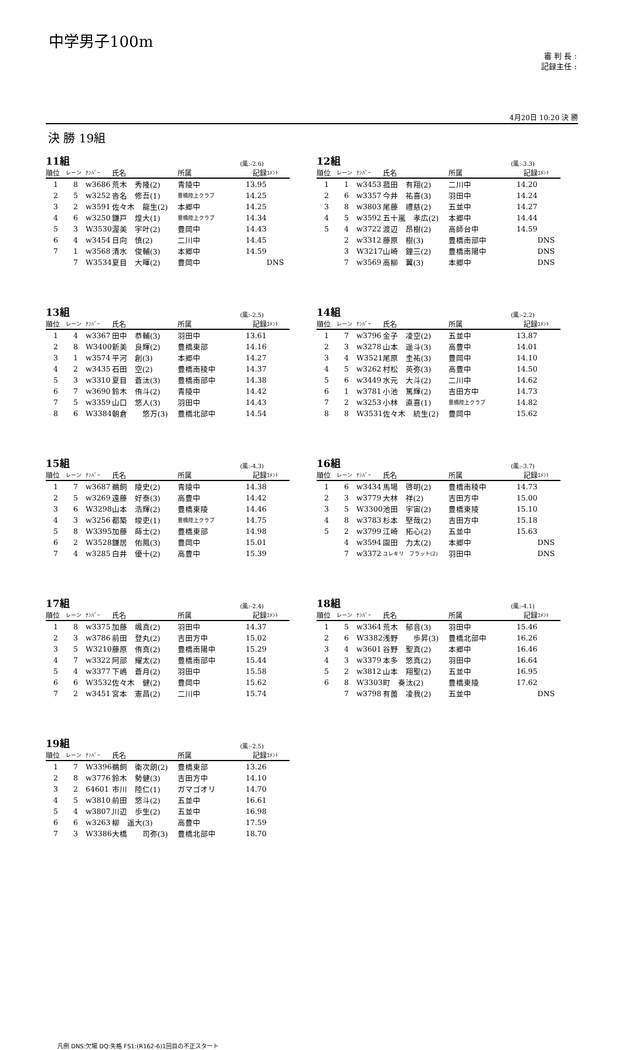中学男子100m
審 判 長 :
記録主任 :
4月20日 10:20 決 勝
決 勝 19組
11組 (風:-2.6)
| 順位 | レーン | ﾅﾝﾊﾞｰ | 氏名 | 所属 | 記録 | ｺﾒﾝﾄ |
| --- | --- | --- | --- | --- | --- | --- |
| 1 | 8 | w3686 | 荒木 秀隆(2) | 青陵中 | 13.95 | |
| 2 | 5 | w3252 | 沓名 修吾(1) | 豊橋陸上クラブ | 14.25 | |
| 3 | 2 | w3591 | 佐々木 龍生(2) | 本郷中 | 14.25 | |
| 4 | 6 | w3250 | 鎌戸 煌大(1) | 豊橋陸上クラブ | 14.34 | |
| 5 | 3 | W3530 | 渥美 宇叶(2) | 豊岡中 | 14.43 | |
| 6 | 4 | w3454 | 日向 慎(2) | 二川中 | 14.45 | |
| 7 | 1 | w3568 | 清水 俊輔(3) | 本郷中 | 14.59 | |
| | 7 | W3534 | 夏目 大暉(2) | 豊岡中 | | DNS |
12組 (風:-3.3)
| 順位 | レーン | ﾅﾝﾊﾞｰ | 氏名 | 所属 | 記録 | ｺﾒﾝﾄ |
| --- | --- | --- | --- | --- | --- | --- |
| 1 | 1 | w3453 | 菰田 有翔(2) | 二川中 | 14.20 | |
| 2 | 6 | w3357 | 今井 祐喜(3) | 羽田中 | 14.24 | |
| 3 | 8 | w3803 | 尾藤 禮慈(2) | 五並中 | 14.27 | |
| 4 | 5 | w3592 | 五十嵐 孝広(2) | 本郷中 | 14.44 | |
| 5 | 4 | w3722 | 渡辺 昂樹(2) | 高師台中 | 14.59 | |
| | 2 | w3312 | 藤原 樹(3) | 豊橋南部中 | | DNS |
| | 3 | W3217 | 山崎 鐘三(2) | 豊橋南陽中 | | DNS |
| | 7 | w3569 | 高柳 翼(3) | 本郷中 | | DNS |
13組 (風:-2.5)
| 順位 | レーン | ﾅﾝﾊﾞｰ | 氏名 | 所属 | 記録 | ｺﾒﾝﾄ |
| --- | --- | --- | --- | --- | --- | --- |
| 1 | 4 | w3367 | 田中 恭輔(3) | 羽田中 | 13.61 | |
| 2 | 8 | W3400 | 新美 良輝(2) | 豊橋東部 | 14.16 | |
| 3 | 1 | w3574 | 平河 創(3) | 本郷中 | 14.27 | |
| 4 | 2 | w3435 | 石田 空(2) | 豊橋南稜中 | 14.37 | |
| 5 | 3 | w3310 | 夏目 蒼汰(3) | 豊橋南部中 | 14.38 | |
| 6 | 7 | w3690 | 鈴木 侑斗(2) | 青陵中 | 14.42 | |
| 7 | 5 | w3359 | 山口 悠人(3) | 羽田中 | 14.43 | |
| 8 | 6 | W3384 | 朝倉 悠万(3) | 豊橋北部中 | 14.54 | |
14組 (風:-2.2)
| 順位 | レーン | ﾅﾝﾊﾞｰ | 氏名 | 所属 | 記録 | ｺﾒﾝﾄ |
| --- | --- | --- | --- | --- | --- | --- |
| 1 | 7 | w3796 | 金子 凌空(2) | 五並中 | 13.87 | |
| 2 | 3 | w3278 | 山本 遥斗(3) | 高豊中 | 14.01 | |
| 3 | 4 | W3521 | 尾原 圭祐(3) | 豊岡中 | 14.10 | |
| 4 | 5 | w3262 | 村松 英弥(3) | 高豊中 | 14.50 | |
| 5 | 6 | w3449 | 水元 大斗(2) | 二川中 | 14.62 | |
| 6 | 1 | w3781 | 小池 篤輝(2) | 吉田方中 | 14.73 | |
| 7 | 2 | w3253 | 小林 直喜(1) | 豊橋陸上クラブ | 14.82 | |
| 8 | 8 | W3531 | 佐々木 統生(2) | 豊岡中 | 15.62 | |
15組 (風:-4.3)
| 順位 | レーン | ﾅﾝﾊﾞｰ | 氏名 | 所属 | 記録 | ｺﾒﾝﾄ |
| --- | --- | --- | --- | --- | --- | --- |
| 1 | 7 | w3687 | 鵜飼 陵史(2) | 青陵中 | 14.38 | |
| 2 | 5 | w3269 | 遠藤 好泰(3) | 高豊中 | 14.42 | |
| 3 | 6 | W3298 | 山本 浩輝(2) | 豊橋東陵 | 14.46 | |
| 4 | 3 | w3256 | 都築 竣吏(1) | 豊橋陸上クラブ | 14.75 | |
| 5 | 8 | W3395 | 加藤 蒔士(2) | 豊橋東部 | 14.98 | |
| 6 | 2 | W3528 | 鎌居 佑鳳(3) | 豊岡中 | 15.01 | |
| 7 | 4 | w3285 | 白井 優十(2) | 高豊中 | 15.39 | |
16組 (風:-3.7)
| 順位 | レーン | ﾅﾝﾊﾞｰ | 氏名 | 所属 | 記録 | ｺﾒﾝﾄ |
| --- | --- | --- | --- | --- | --- | --- |
| 1 | 6 | w3434 | 馬場 啓明(2) | 豊橋南稜中 | 14.73 | |
| 2 | 3 | w3779 | 大林 祥(2) | 吉田方中 | 15.00 | |
| 3 | 5 | W3300 | 池田 宇宙(2) | 豊橋東陵 | 15.10 | |
| 4 | 8 | w3783 | 杉本 堅哉(2) | 吉田方中 | 15.18 | |
| 5 | 2 | w3799 | 江崎 拓心(2) | 五並中 | 15.63 | |
| | 4 | w3594 | 園田 力太(2) | 本郷中 | | DNS |
| | 7 | w3372 | ユレキリ フラット(2) | 羽田中 | | DNS |
17組 (風:-2.4)
| 順位 | レーン | ﾅﾝﾊﾞｰ | 氏名 | 所属 | 記録 | ｺﾒﾝﾄ |
| --- | --- | --- | --- | --- | --- | --- |
| 1 | 8 | w3375 | 加藤 颯真(2) | 羽田中 | 14.37 | |
| 2 | 3 | w3786 | 前田 登丸(2) | 吉田方中 | 15.02 | |
| 3 | 5 | W3210 | 藤原 侑真(2) | 豊橋南陽中 | 15.29 | |
| 4 | 7 | w3322 | 阿部 耀太(2) | 豊橋南部中 | 15.44 | |
| 5 | 4 | w3377 | 下嶋 蒼月(2) | 羽田中 | 15.58 | |
| 6 | 6 | W3532 | 佐々木 健(2) | 豊岡中 | 15.62 | |
| 7 | 2 | w3451 | 宮本 憲昌(2) | 二川中 | 15.74 | |
18組 (風:-4.1)
| 順位 | レーン | ﾅﾝﾊﾞｰ | 氏名 | 所属 | 記録 | ｺﾒﾝﾄ |
| --- | --- | --- | --- | --- | --- | --- |
| 1 | 5 | w3364 | 荒木 郁音(3) | 羽田中 | 15.46 | |
| 2 | 6 | W3382 | 浅野 歩昇(3) | 豊橋北部中 | 16.26 | |
| 3 | 4 | w3601 | 谷野 聖真(2) | 本郷中 | 16.46 | |
| 4 | 3 | w3379 | 本多 悠真(2) | 羽田中 | 16.64 | |
| 5 | 2 | w3812 | 山本 翔聖(2) | 五並中 | 16.95 | |
| 6 | 8 | W3303 | 町 奏汰(2) | 豊橋東陵 | 17.62 | |
| | 7 | w3798 | 有薗 凌我(2) | 五並中 | | DNS |
19組 (風:-2.5)
| 順位 | レーン | ﾅﾝﾊﾞｰ | 氏名 | 所属 | 記録 | ｺﾒﾝﾄ |
| --- | --- | --- | --- | --- | --- | --- |
| 1 | 7 | W3396 | 鵜飼 衛次朗(2) | 豊橋東部 | 13.26 | |
| 2 | 8 | w3776 | 鈴木 勢健(3) | 吉田方中 | 14.10 | |
| 3 | 2 | 64601 | 市川 陸仁(1) | ガマゴオリ | 14.70 | |
| 4 | 5 | w3810 | 前田 悠斗(2) | 五並中 | 16.61 | |
| 5 | 4 | w3807 | 川辺 歩生(2) | 五並中 | 16.98 | |
| 6 | 6 | w3263 | 柳 遥大(3) | 高豊中 | 17.59 | |
| 7 | 3 | W3386 | 大橋 司弥(3) | 豊橋北部中 | 18.70 | |
凡例 DNS:欠場 DQ:失格 FS1:(R162-6)1回目の不正スタート